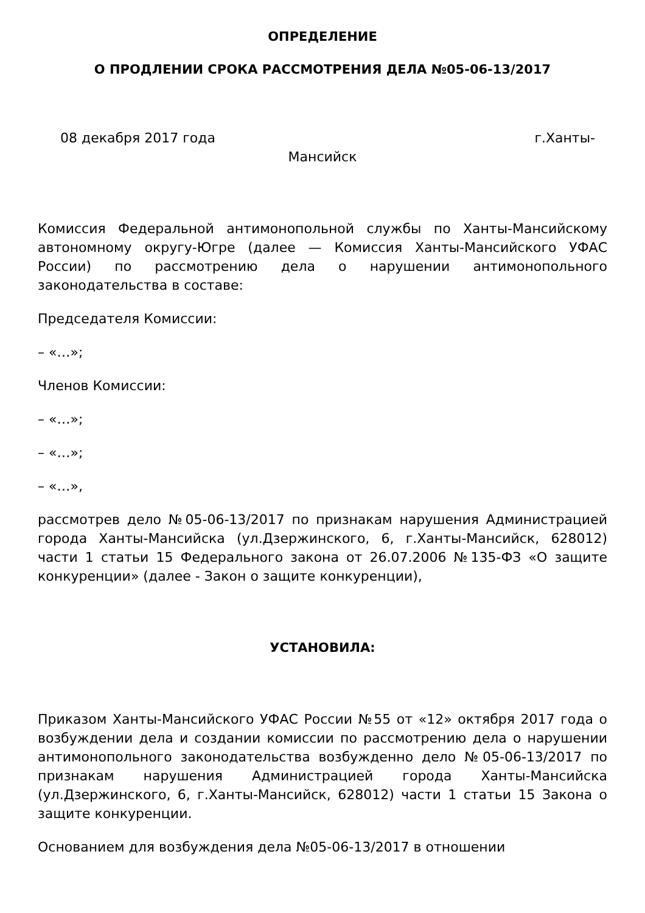ОПРЕДЕЛЕНИЕ
О ПРОДЛЕНИИ СРОКА РАССМОТРЕНИЯ ДЕЛА №05-06-13/2017
08 декабря 2017 года г.Ханты-
Мансийск
Комиссия Федеральной антимонопольной службы по Ханты-Мансийскому автономному округу-Югре (далее — Комиссия Ханты-Мансийского УФАС России) по рассмотрению дела о нарушении антимонопольного законодательства в составе:
Председателя Комиссии:
– «…»;
Членов Комиссии:
– «…»;
– «…»;
– «…»,
рассмотрев дело №05-06-13/2017 по признакам нарушения Администрацией города Ханты-Мансийска (ул.Дзержинского, 6, г.Ханты-Мансийск, 628012) части 1 статьи 15 Федерального закона от 26.07.2006 №135-ФЗ «О защите конкуренции» (далее - Закон о защите конкуренции),
УСТАНОВИЛА:
Приказом Ханты-Мансийского УФАС России №55 от «12» октября 2017 года о возбуждении дела и создании комиссии по рассмотрению дела о нарушении антимонопольного законодательства возбужденно дело №05-06-13/2017 по признакам нарушения Администрацией города Ханты-Мансийска (ул.Дзержинского, 6, г.Ханты-Мансийск, 628012) части 1 статьи 15 Закона о защите конкуренции.
Основанием для возбуждения дела №05-06-13/2017 в отношении